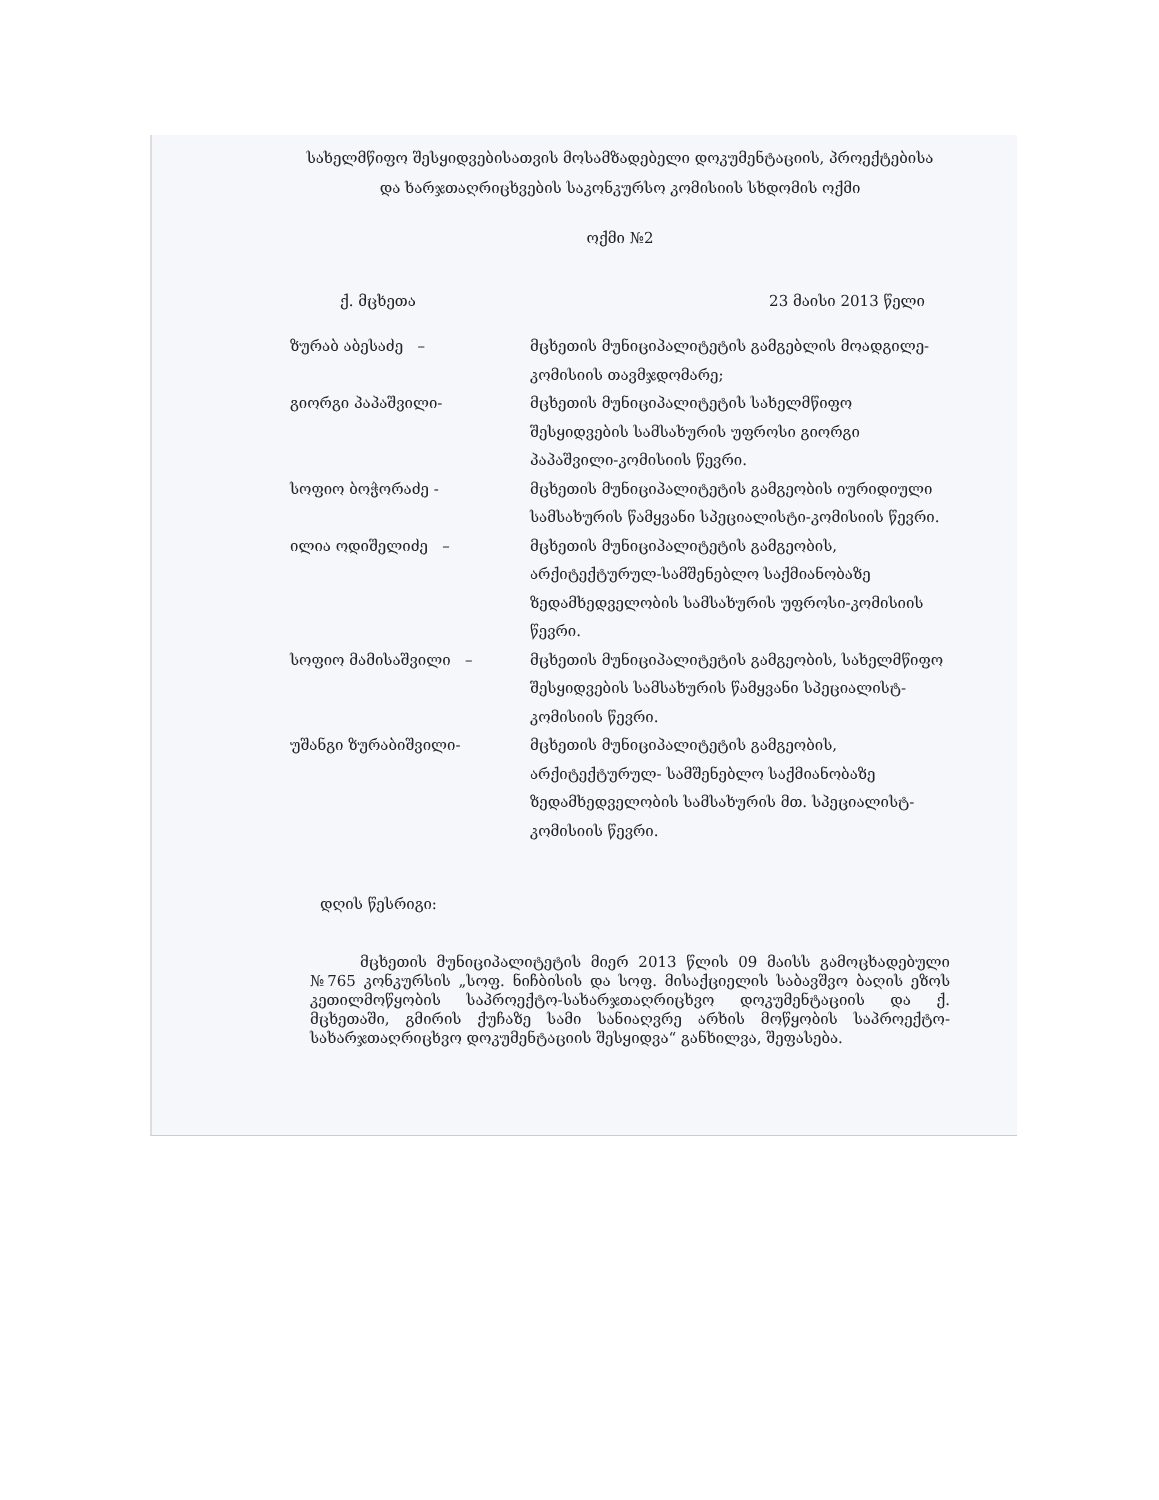სახელმწიფო შესყიდვებისათვის მოსამზადებელი დოკუმენტაციის, პროექტებისა
და ხარჯთაღრიცხვების საკონკურსო კომისიის სხდომის ოქმი
ოქმი №2
ქ. მცხეთა 23 მაისი 2013 წელი
ზურაბ აბესაძე – მცხეთის მუნიციპალიტეტის გამგებლის მოადგილე-კომისიის თავმჯდომარე;
გიორგი პაპაშვილი- მცხეთის მუნიციპალიტეტის სახელმწიფო შესყიდვების სამსახურის უფროსი გიორგი პაპაშვილი-კომისიის წევრი.
სოფიო ბოჭორაძე - მცხეთის მუნიციპალიტეტის გამგეობის იურიდიული სამსახურის წამყვანი სპეციალისტი-კომისიის წევრი.
ილია ოდიშელიძე – მცხეთის მუნიციპალიტეტის გამგეობის, არქიტექტურულ-სამშენებლო საქმიანობაზე ზედამხედველობის სამსახურის უფროსი-კომისიის წევრი.
სოფიო მამისაშვილი – მცხეთის მუნიციპალიტეტის გამგეობის, სახელმწიფო შესყიდვების სამსახურის წამყვანი სპეციალისტ-კომისიის წევრი.
უშანგი ზურაბიშვილი- მცხეთის მუნიციპალიტეტის გამგეობის, არქიტექტურულ- სამშენებლო საქმიანობაზე ზედამხედველობის სამსახურის მთ. სპეციალისტ-კომისიის წევრი.
დღის წესრიგი:
მცხეთის მუნიციპალიტეტის მიერ 2013 წლის 09 მაისს გამოცხადებული №765 კონკურსის „სოფ. ნიჩბისის და სოფ. მისაქციელის საბავშვო ბაღის ეზოს კეთილმოწყობის საპროექტო-სახარჯთაღრიცხვო დოკუმენტაციის და ქ. მცხეთაში, გმირის ქუჩაზე სამი სანიაღვრე არხის მოწყობის საპროექტო-სახარჯთაღრიცხვო დოკუმენტაციის შესყიდვა“ განხილვა, შეფასება.